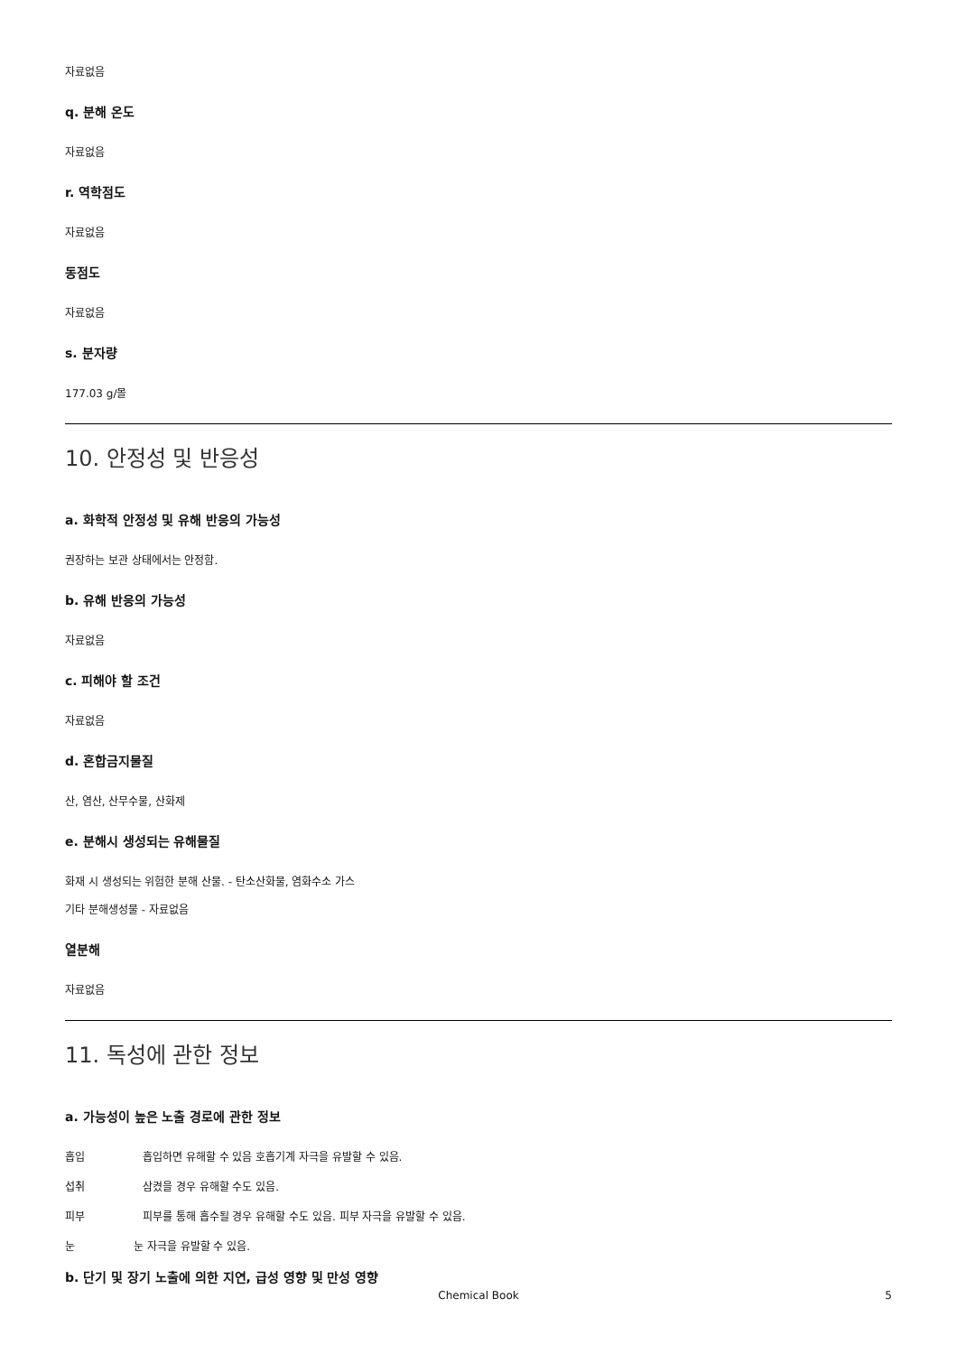자료없음
q. 분해 온도
자료없음
r. 역학점도
자료없음
동점도
자료없음
s. 분자량
177.03 g/몰
10. 안정성 및 반응성
a. 화학적 안정성 및 유해 반응의 가능성
권장하는 보관 상태에서는 안정함.
b. 유해 반응의 가능성
자료없음
c. 피해야 할 조건
자료없음
d. 혼합금지물질
산, 염산, 산무수물, 산화제
e. 분해시 생성되는 유해물질
화재 시 생성되는 위험한 분해 산물. - 탄소산화물, 염화수소 가스
기타 분해생성물 - 자료없음
열분해
자료없음
11. 독성에 관한 정보
a. 가능성이 높은 노출 경로에 관한 정보
흡입 흡입하면 유해할 수 있음 호흡기계 자극을 유발할 수 있음.
섭취 삼켰을 경우 유해할 수도 있음.
피부 피부를 통해 흡수될 경우 유해할 수도 있음. 피부 자극을 유발할 수 있음.
눈 눈 자극을 유발할 수 있음.
b. 단기 및 장기 노출에 의한 지연, 급성 영향 및 만성 영향
Chemical Book
5